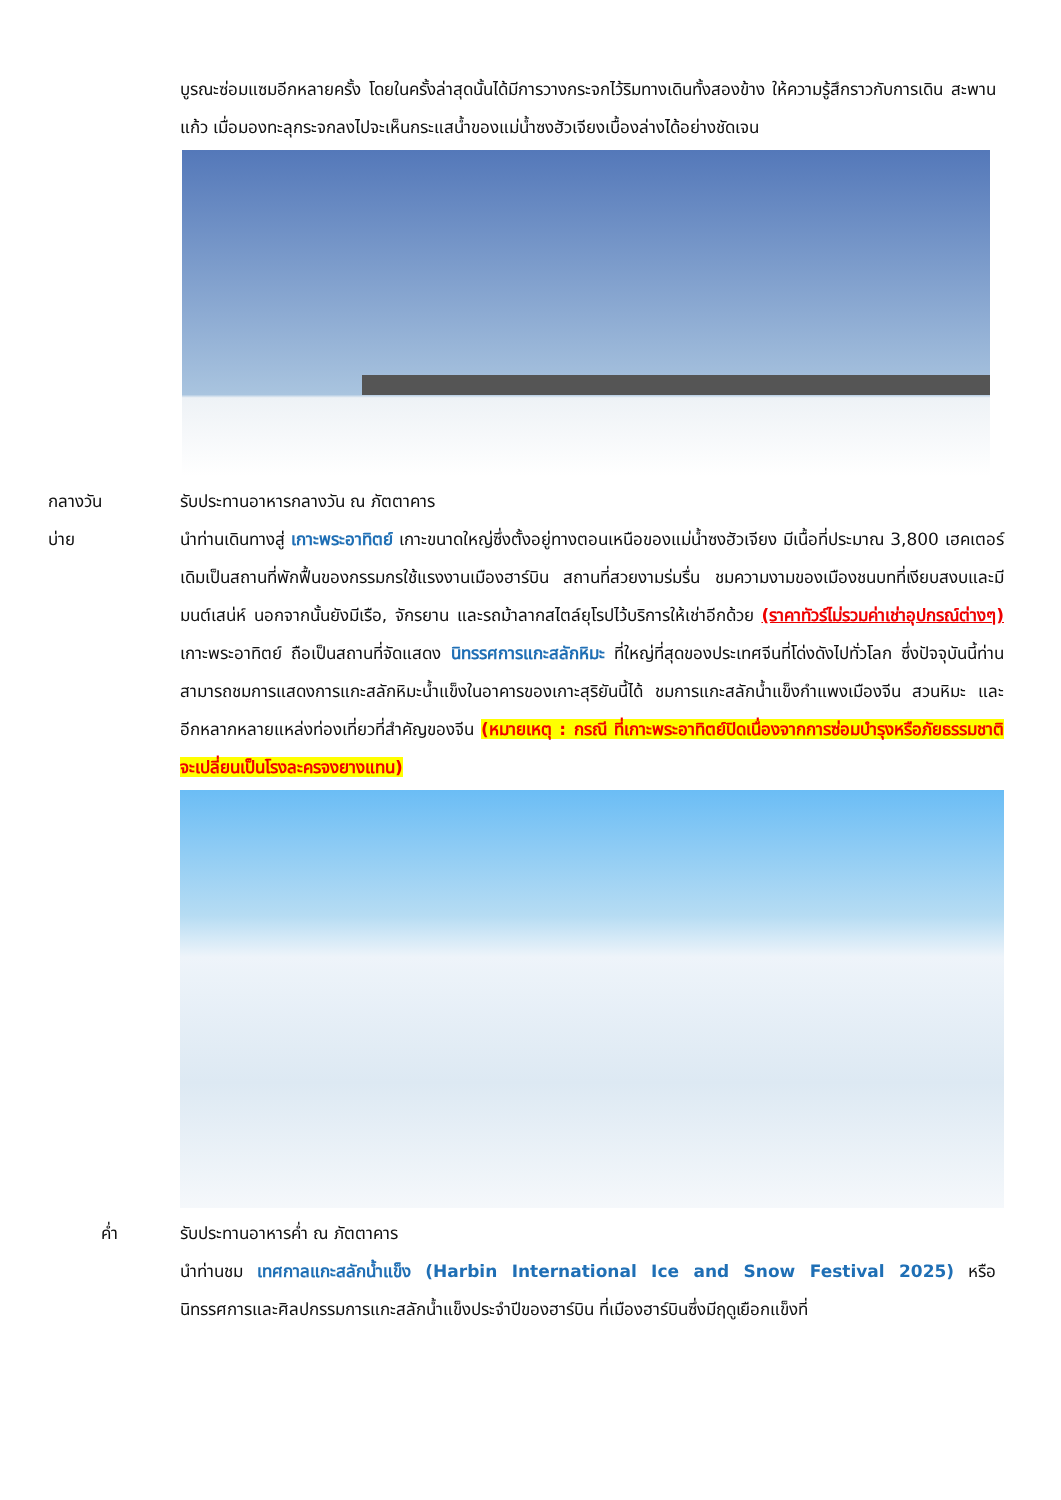บูรณะซ่อมแซมอีกหลายครั้ง โดยในครั้งล่าสุดนั้นได้มีการวางกระจกไว้ริมทางเดินทั้งสองข้าง ให้ความรู้สึกราวกับการเดิน สะพานแก้ว เมื่อมองทะลุกระจกลงไปจะเห็นกระแสน้ำของแม่น้ำซงฮัวเจียงเบื้องล่างได้อย่างชัดเจน
กลางวัน รับประทานอาหารกลางวัน ณ ภัตตาคาร
บ่าย นำท่านเดินทางสู่ เกาะพระอาทิตย์ เกาะขนาดใหญ่ซึ่งตั้งอยู่ทางตอนเหนือของแม่น้ำซงฮัวเจียง มีเนื้อที่ประมาณ 3,800 เฮคเตอร์ เดิมเป็นสถานที่พักฟื้นของกรรมกรใช้แรงงานเมืองฮาร์บิน สถานที่สวยงามร่มรื่น ชมความงามของเมืองชนบทที่เงียบสงบและมีมนต์เสน่ห์ นอกจากนั้นยังมีเรือ, จักรยาน และรถม้าลากสไตล์ยุโรปไว้บริการให้เช่าอีกด้วย (ราคาทัวร์ไม่รวมค่าเช่าอุปกรณ์ต่างๆ) เกาะพระอาทิตย์ ถือเป็นสถานที่จัดแสดง นิทรรศการแกะสลักหิมะ ที่ใหญ่ที่สุดของประเทศจีนที่โด่งดังไปทั่วโลก ซึ่งปัจจุบันนี้ท่านสามารถชมการแสดงการแกะสลักหิมะน้ำแข็งในอาคารของเกาะสุริยันนี้ได้ ชมการแกะสลักน้ำแข็งกำแพงเมืองจีน สวนหิมะ และอีกหลากหลายแหล่งท่องเที่ยวที่สำคัญของจีน (หมายเหตุ : กรณี ที่เกาะพระอาทิตย์ปิดเนื่องจากการซ่อมบำรุงหรือภัยธรรมชาติจะเปลี่ยนเป็นโรงละครจงยางแทน)
ค่ำ รับประทานอาหารค่ำ ณ ภัตตาคาร
นำท่านชม เทศกาลแกะสลักน้ำแข็ง (Harbin International Ice and Snow Festival 2025) หรือ นิทรรศการและศิลปกรรมการแกะสลักน้ำแข็งประจำปีของฮาร์บิน ที่เมืองฮาร์บินซึ่งมีฤดูเยือกแข็งที่